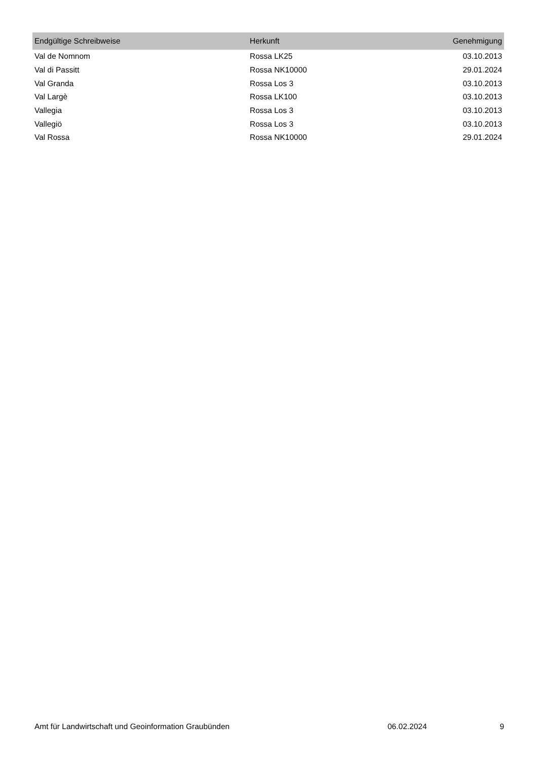| Endgültige Schreibweise | Herkunft | Genehmigung |
| --- | --- | --- |
| Val de Nomnom | Rossa LK25 | 03.10.2013 |
| Val di Passitt | Rossa NK10000 | 29.01.2024 |
| Val Granda | Rossa Los 3 | 03.10.2013 |
| Val Largè | Rossa LK100 | 03.10.2013 |
| Vallegia | Rossa Los 3 | 03.10.2013 |
| Vallegiö | Rossa Los 3 | 03.10.2013 |
| Val Rossa | Rossa NK10000 | 29.01.2024 |
Amt für Landwirtschaft und Geoinformation Graubünden 06.02.2024 9